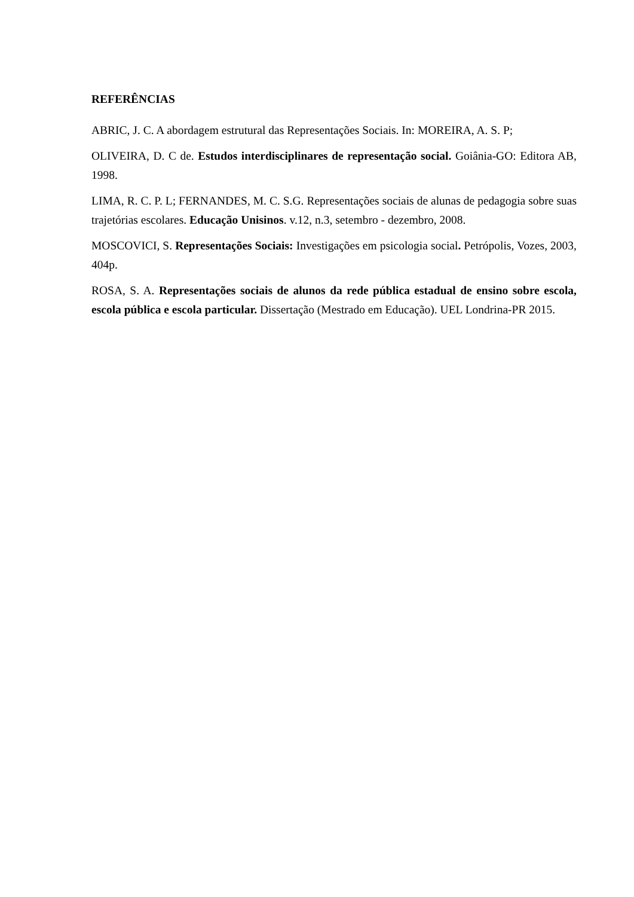REFERÊNCIAS
ABRIC, J. C. A abordagem estrutural das Representações Sociais. In: MOREIRA, A. S. P;
OLIVEIRA, D. C de. Estudos interdisciplinares de representação social. Goiânia-GO: Editora AB, 1998.
LIMA, R. C. P. L; FERNANDES, M. C. S.G. Representações sociais de alunas de pedagogia sobre suas trajetórias escolares. Educação Unisinos. v.12, n.3, setembro - dezembro, 2008.
MOSCOVICI, S. Representações Sociais: Investigações em psicologia social. Petrópolis, Vozes, 2003, 404p.
ROSA, S. A. Representações sociais de alunos da rede pública estadual de ensino sobre escola, escola pública e escola particular. Dissertação (Mestrado em Educação). UEL Londrina-PR 2015.